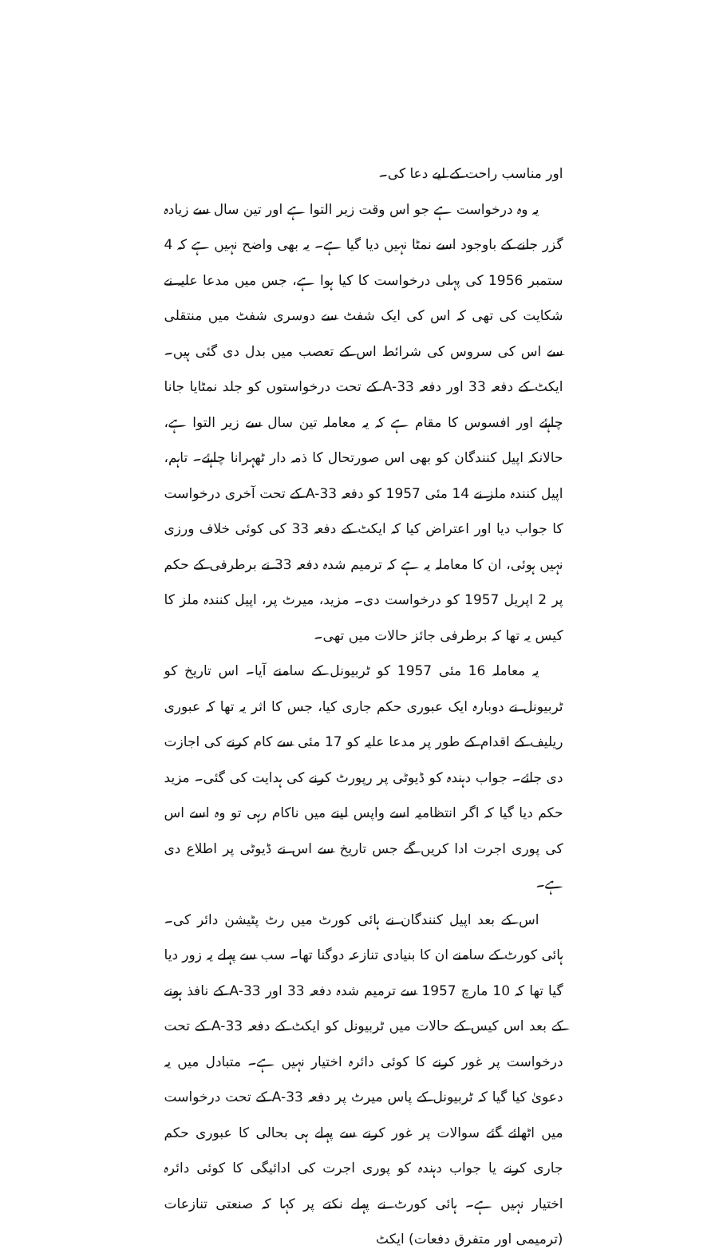اور مناسب راحت کے لیے دعا کی۔
یہ وہ درخواست ہے جو اس وقت زیر التوا ہے اور تین سال سے زیادہ گزر جانے کے باوجود اسے نمٹا نہیں دیا گیا ہے۔ یہ بھی واضح نہیں ہے کہ 4 ستمبر 1956 کی پہلی درخواست کا کیا ہوا ہے، جس میں مدعا علیہ نے شکایت کی تھی کہ اس کی ایک شفٹ سے دوسری شفٹ میں منتقلی سے اس کی سروس کی شرائط اس کے تعصب میں بدل دی گئی ہیں۔ ایکٹ کے دفعہ 33 اور دفعہ A-33 کے تحت درخواستوں کو جلد نمٹایا جانا چاہئے اور افسوس کا مقام ہے کہ یہ معاملہ تین سال سے زیر التوا ہے، حالانکہ اپیل کنندگان کو بھی اس صورتحال کا ذمہ دار ٹھہرانا چاہئے۔ تاہم، اپیل کنندہ ملز نے 14 مئی 1957 کو دفعہ A-33 کے تحت آخری درخواست کا جواب دیا اور اعتراض کیا کہ ایکٹ کے دفعہ 33 کی کوئی خلاف ورزی نہیں ہوئی، ان کا معاملہ یہ ہے کہ ترمیم شدہ دفعہ 33 نے برطرفی کے حکم پر 2 اپریل 1957 کو درخواست دی۔ مزید، میرٹ پر، اپیل کنندہ ملز کا کیس یہ تھا کہ برطرفی جائز حالات میں تھی۔
یہ معاملہ 16 مئی 1957 کو ٹربیونل کے سامنے آیا۔ اس تاریخ کو ٹربیونل نے دوبارہ ایک عبوری حکم جاری کیا، جس کا اثر یہ تھا کہ عبوری ریلیف کے اقدام کے طور پر مدعا علیہ کو 17 مئی سے کام کرنے کی اجازت دی جائے۔ جواب دہندہ کو ڈیوٹی پر رپورٹ کرنے کی ہدایت کی گئی۔ مزید حکم دیا گیا کہ اگر انتظامیہ اسے واپس لینے میں ناکام رہی تو وہ اسے اس کی پوری اجرت ادا کریں گے جس تاریخ سے اس نے ڈیوٹی پر اطلاع دی ہے۔
اس کے بعد اپیل کنندگان نے ہائی کورٹ میں رٹ پٹیشن دائر کی۔ ہائی کورٹ کے سامنے ان کا بنیادی تنازعہ دوگنا تھا۔ سب سے پہلے یہ زور دیا گیا تھا کہ 10 مارچ 1957 سے ترمیم شدہ دفعہ 33 اور A-33 کے نافذ ہونے کے بعد اس کیس کے حالات میں ٹربیونل کو ایکٹ کے دفعہ A-33 کے تحت درخواست پر غور کرنے کا کوئی دائرہ اختیار نہیں ہے۔ متبادل میں یہ دعویٰ کیا گیا کہ ٹربیونل کے پاس میرٹ پر دفعہ A-33 کے تحت درخواست میں اٹھائے گئے سوالات پر غور کرنے سے پہلے ہی بحالی کا عبوری حکم جاری کرنے یا جواب دہندہ کو پوری اجرت کی ادائیگی کا کوئی دائرہ اختیار نہیں ہے۔ ہائی کورٹ نے پہلے نکتے پر کہا کہ صنعتی تنازعات (ترمیمی اور متفرق دفعات) ایکٹ